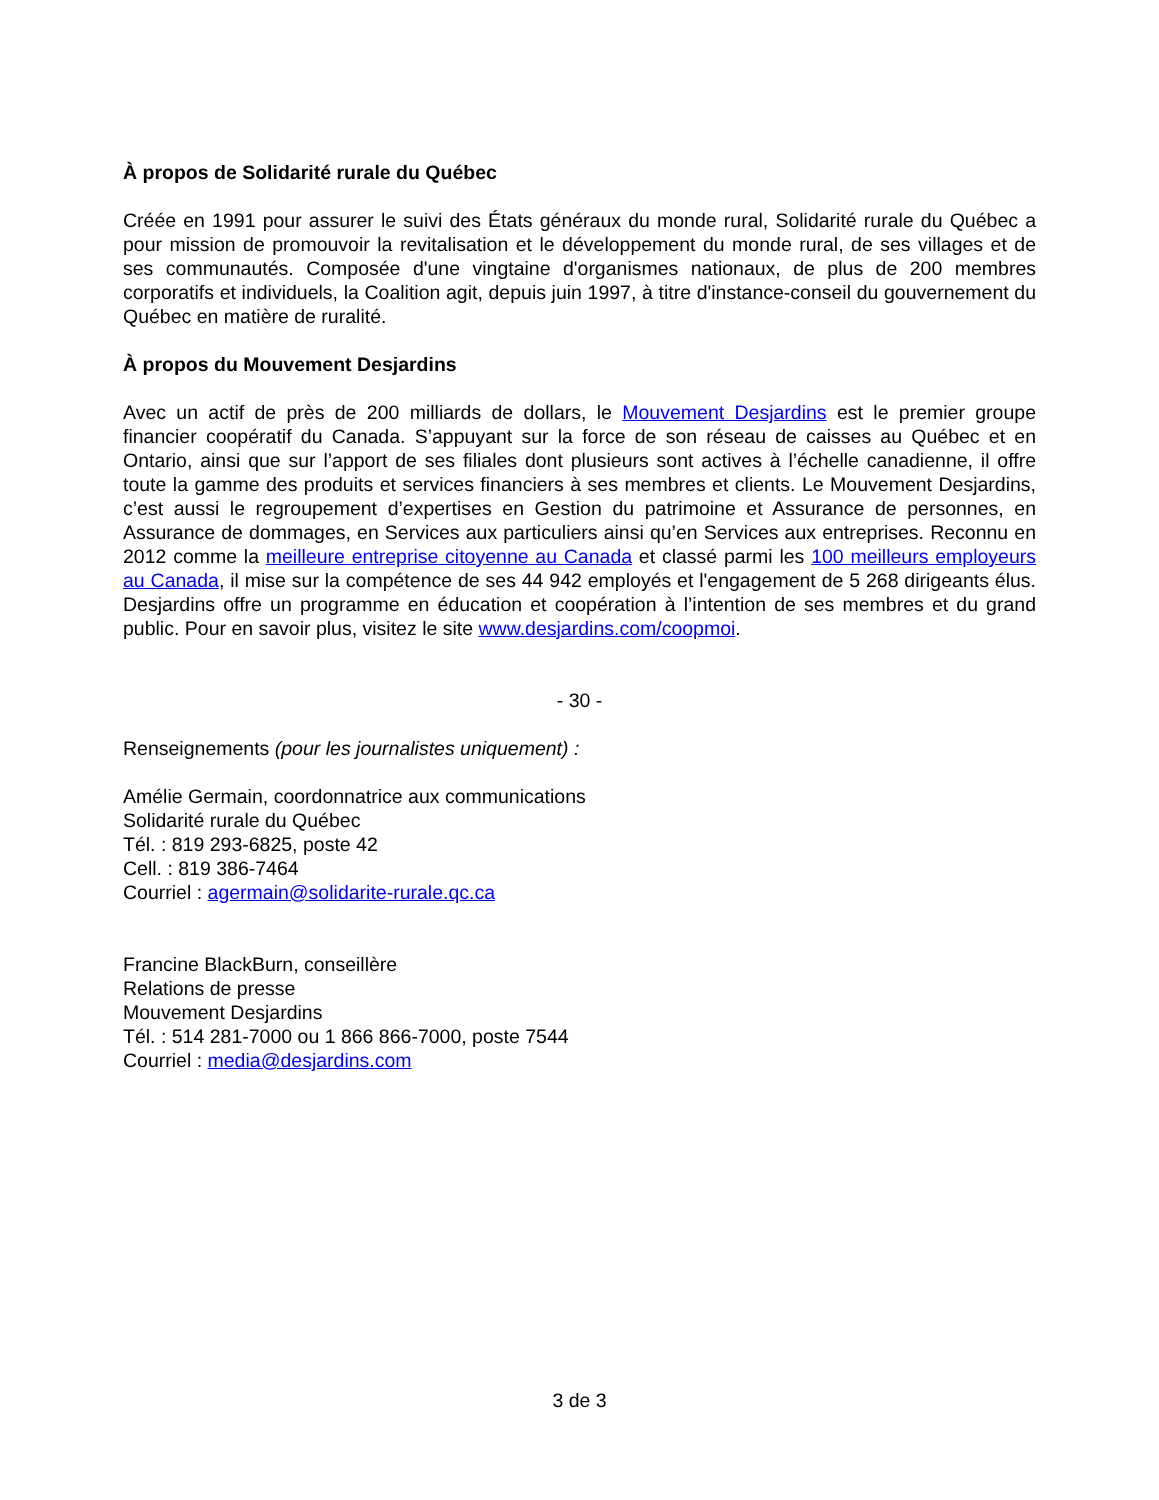À propos de Solidarité rurale du Québec
Créée en 1991 pour assurer le suivi des États généraux du monde rural, Solidarité rurale du Québec a pour mission de promouvoir la revitalisation et le développement du monde rural, de ses villages et de ses communautés. Composée d'une vingtaine d'organismes nationaux, de plus de 200 membres corporatifs et individuels, la Coalition agit, depuis juin 1997, à titre d'instance-conseil du gouvernement du Québec en matière de ruralité.
À propos du Mouvement Desjardins
Avec un actif de près de 200 milliards de dollars, le Mouvement Desjardins est le premier groupe financier coopératif du Canada. S’appuyant sur la force de son réseau de caisses au Québec et en Ontario, ainsi que sur l’apport de ses filiales dont plusieurs sont actives à l’échelle canadienne, il offre toute la gamme des produits et services financiers à ses membres et clients. Le Mouvement Desjardins, c’est aussi le regroupement d’expertises en Gestion du patrimoine et Assurance de personnes, en Assurance de dommages, en Services aux particuliers ainsi qu’en Services aux entreprises. Reconnu en 2012 comme la meilleure entreprise citoyenne au Canada et classé parmi les 100 meilleurs employeurs au Canada, il mise sur la compétence de ses 44 942 employés et l'engagement de 5 268 dirigeants élus. Desjardins offre un programme en éducation et coopération à l’intention de ses membres et du grand public. Pour en savoir plus, visitez le site www.desjardins.com/coopmoi.
- 30 -
Renseignements (pour les journalistes uniquement) :
Amélie Germain, coordonnatrice aux communications
Solidarité rurale du Québec
Tél. : 819 293-6825, poste 42
Cell. : 819 386-7464
Courriel : agermain@solidarite-rurale.qc.ca
Francine BlackBurn, conseillère
Relations de presse
Mouvement Desjardins
Tél. : 514 281-7000 ou 1 866 866-7000, poste 7544
Courriel : media@desjardins.com
3 de 3